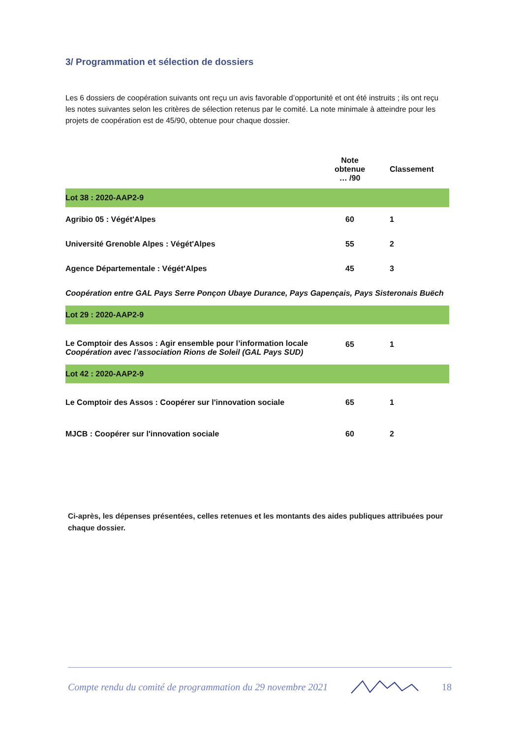3/ Programmation et sélection de dossiers
Les 6 dossiers de coopération suivants ont reçu un avis favorable d’opportunité et ont été instruits ; ils ont reçu les notes suivantes selon les critères de sélection retenus par le comité. La note minimale à atteindre pour les projets de coopération est de 45/90, obtenue pour chaque dossier.
| | Note obtenue … /90 | Classement |
| --- | --- | --- |
| Lot 38 : 2020-AAP2-9 | | |
| Agribio 05 : Végét'Alpes | 60 | 1 |
| Université Grenoble Alpes : Végét'Alpes | 55 | 2 |
| Agence Départementale : Végét'Alpes | 45 | 3 |
| Coopération entre GAL Pays Serre Ponçon Ubaye Durance, Pays Gapençais, Pays Sisteronais Buëch | | |
| Lot 29 : 2020-AAP2-9 | | |
| Le Comptoir des Assos : Agir ensemble pour l’information locale Coopération avec l’association Rions de Soleil (GAL Pays SUD) | 65 | 1 |
| Lot 42 : 2020-AAP2-9 | | |
| Le Comptoir des Assos : Coopérer sur l'innovation sociale | 65 | 1 |
| MJCB : Coopérer sur l'innovation sociale | 60 | 2 |
Ci-après, les dépenses présentées, celles retenues et les montants des aides publiques attribuées pour chaque dossier.
Compte rendu du comité de programmation du 29 novembre 2021 18